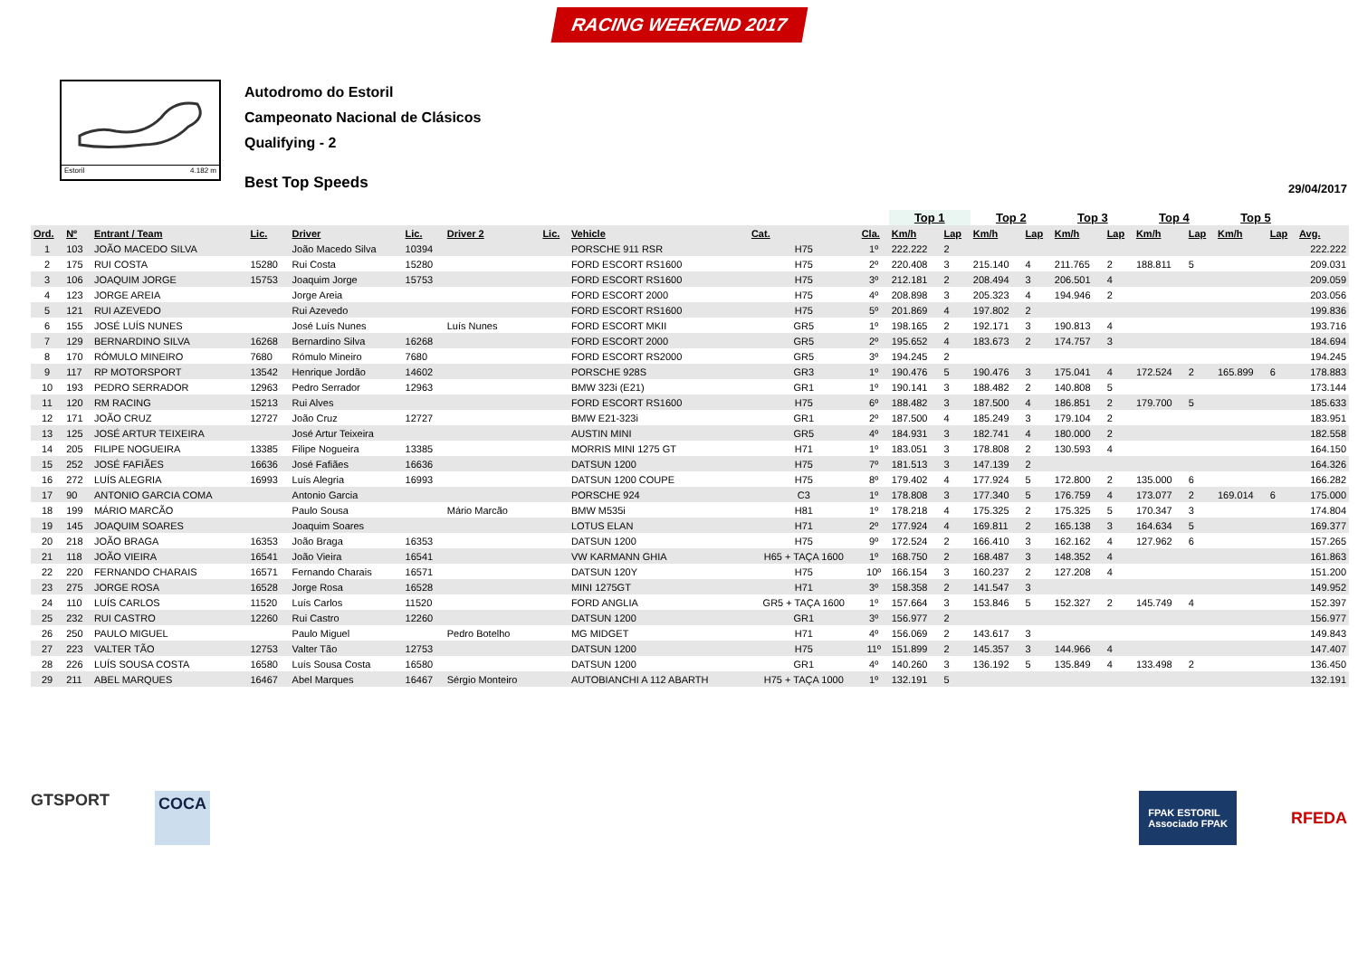RACING WEEKEND 2017
Estoril 4.182 m
Autodromo do Estoril
Campeonato Nacional de Clásicos
Qualifying - 2
Best Top Speeds
29/04/2017
| | | | | | | | | | | | Top 1 | | Top 2 | | Top 3 | | Top 4 | | Top 5 | | |
| --- | --- | --- | --- | --- | --- | --- | --- | --- | --- | --- | --- | --- | --- | --- | --- | --- | --- | --- | --- | --- | --- |
| Ord. | Nº | Entrant / Team | Lic. | Driver | Lic. | Driver 2 | Lic. | Vehicle | Cat. | Cla. | Km/h | Lap | Km/h | Lap | Km/h | Lap | Km/h | Lap | Km/h | Lap | Avg. |
| 1 | 103 | JOÃO MACEDO SILVA | | João Macedo Silva | 10394 | | | PORSCHE 911 RSR | H75 | 1º | 222.222 | 2 | | | | | | | | | 222.222 |
| 2 | 175 | RUI COSTA | 15280 | Rui Costa | 15280 | | | FORD ESCORT RS1600 | H75 | 2º | 220.408 | 3 | 215.140 | 4 | 211.765 | 2 | 188.811 | 5 | | | 209.031 |
| 3 | 106 | JOAQUIM JORGE | 15753 | Joaquim Jorge | 15753 | | | FORD ESCORT RS1600 | H75 | 3º | 212.181 | 2 | 208.494 | 3 | 206.501 | 4 | | | | | 209.059 |
| 4 | 123 | JORGE AREIA | | Jorge Areia | | | | FORD ESCORT 2000 | H75 | 4º | 208.898 | 3 | 205.323 | 4 | 194.946 | 2 | | | | | 203.056 |
| 5 | 121 | RUI AZEVEDO | | Rui Azevedo | | | | FORD ESCORT RS1600 | H75 | 5º | 201.869 | 4 | 197.802 | 2 | | | | | | | 199.836 |
| 6 | 155 | JOSÉ LUÍS NUNES | | José Luís Nunes | | Luís Nunes | | FORD ESCORT MKII | GR5 | 1º | 198.165 | 2 | 192.171 | 3 | 190.813 | 4 | | | | | 193.716 |
| 7 | 129 | BERNARDINO SILVA | 16268 | Bernardino Silva | 16268 | | | FORD ESCORT 2000 | GR5 | 2º | 195.652 | 4 | 183.673 | 2 | 174.757 | 3 | | | | | 184.694 |
| 8 | 170 | RÓMULO MINEIRO | 7680 | Rómulo Mineiro | 7680 | | | FORD ESCORT RS2000 | GR5 | 3º | 194.245 | 2 | | | | | | | | | 194.245 |
| 9 | 117 | RP MOTORSPORT | 13542 | Henrique Jordão | 14602 | | | PORSCHE 928S | GR3 | 1º | 190.476 | 5 | 190.476 | 3 | 175.041 | 4 | 172.524 | 2 | 165.899 | 6 | 178.883 |
| 10 | 193 | PEDRO SERRADOR | 12963 | Pedro Serrador | 12963 | | | BMW 323i (E21) | GR1 | 1º | 190.141 | 3 | 188.482 | 2 | 140.808 | 5 | | | | | 173.144 |
| 11 | 120 | RM RACING | 15213 | Rui Alves | | | | FORD ESCORT RS1600 | H75 | 6º | 188.482 | 3 | 187.500 | 4 | 186.851 | 2 | 179.700 | 5 | | | 185.633 |
| 12 | 171 | JOÃO CRUZ | 12727 | João Cruz | 12727 | | | BMW E21-323i | GR1 | 2º | 187.500 | 4 | 185.249 | 3 | 179.104 | 2 | | | | | 183.951 |
| 13 | 125 | JOSÉ ARTUR TEIXEIRA | | José Artur Teixeira | | | | AUSTIN MINI | GR5 | 4º | 184.931 | 3 | 182.741 | 4 | 180.000 | 2 | | | | | 182.558 |
| 14 | 205 | FILIPE NOGUEIRA | 13385 | Filipe Nogueira | 13385 | | | MORRIS MINI 1275 GT | H71 | 1º | 183.051 | 3 | 178.808 | 2 | 130.593 | 4 | | | | | 164.150 |
| 15 | 252 | JOSÉ FAFIÃES | 16636 | José Fafiães | 16636 | | | DATSUN 1200 | H75 | 7º | 181.513 | 3 | 147.139 | 2 | | | | | | | 164.326 |
| 16 | 272 | LUÍS ALEGRIA | 16993 | Luís Alegria | 16993 | | | DATSUN 1200 COUPE | H75 | 8º | 179.402 | 4 | 177.924 | 5 | 172.800 | 2 | 135.000 | 6 | | | 166.282 |
| 17 | 90 | ANTONIO GARCIA COMA | | Antonio Garcia | | | | PORSCHE 924 | C3 | 1º | 178.808 | 3 | 177.340 | 5 | 176.759 | 4 | 173.077 | 2 | 169.014 | 6 | 175.000 |
| 18 | 199 | MÁRIO MARCÃO | | Paulo Sousa | | Mário Marcão | | BMW M535i | H81 | 1º | 178.218 | 4 | 175.325 | 2 | 175.325 | 5 | 170.347 | 3 | | | 174.804 |
| 19 | 145 | JOAQUIM SOARES | | Joaquim Soares | | | | LOTUS ELAN | H71 | 2º | 177.924 | 4 | 169.811 | 2 | 165.138 | 3 | 164.634 | 5 | | | 169.377 |
| 20 | 218 | JOÃO BRAGA | 16353 | João Braga | 16353 | | | DATSUN 1200 | H75 | 9º | 172.524 | 2 | 166.410 | 3 | 162.162 | 4 | 127.962 | 6 | | | 157.265 |
| 21 | 118 | JOÃO VIEIRA | 16541 | João Vieira | 16541 | | | VW KARMANN GHIA | H65 + TAÇA 1600 | 1º | 168.750 | 2 | 168.487 | 3 | 148.352 | 4 | | | | | 161.863 |
| 22 | 220 | FERNANDO CHARAIS | 16571 | Fernando Charais | 16571 | | | DATSUN 120Y | H75 | 10º | 166.154 | 3 | 160.237 | 2 | 127.208 | 4 | | | | | 151.200 |
| 23 | 275 | JORGE ROSA | 16528 | Jorge Rosa | 16528 | | | MINI 1275GT | H71 | 3º | 158.358 | 2 | 141.547 | 3 | | | | | | | 149.952 |
| 24 | 110 | LUÍS CARLOS | 11520 | Luís Carlos | 11520 | | | FORD ANGLIA | GR5 + TAÇA 1600 | 1º | 157.664 | 3 | 153.846 | 5 | 152.327 | 2 | 145.749 | 4 | | | 152.397 |
| 25 | 232 | RUI CASTRO | 12260 | Rui Castro | 12260 | | | DATSUN 1200 | GR1 | 3º | 156.977 | 2 | | | | | | | | | 156.977 |
| 26 | 250 | PAULO MIGUEL | | Paulo Miguel | | Pedro Botelho | | MG MIDGET | H71 | 4º | 156.069 | 2 | 143.617 | 3 | | | | | | | 149.843 |
| 27 | 223 | VALTER TÃO | 12753 | Valter Tão | 12753 | | | DATSUN 1200 | H75 | 11º | 151.899 | 2 | 145.357 | 3 | 144.966 | 4 | | | | | 147.407 |
| 28 | 226 | LUÍS SOUSA COSTA | 16580 | Luís Sousa Costa | 16580 | | | DATSUN 1200 | GR1 | 4º | 140.260 | 3 | 136.192 | 5 | 135.849 | 4 | 133.498 | 2 | | | 136.450 |
| 29 | 211 | ABEL MARQUES | 16467 | Abel Marques | 16467 | Sérgio Monteiro | | AUTOBIANCHI A 112 ABARTH | H75 + TAÇA 1000 | 1º | 132.191 | 5 | | | | | | | | | 132.191 |
GTSPORT COCA
FPAK ESTORIL
Associado FPAK RFEDA